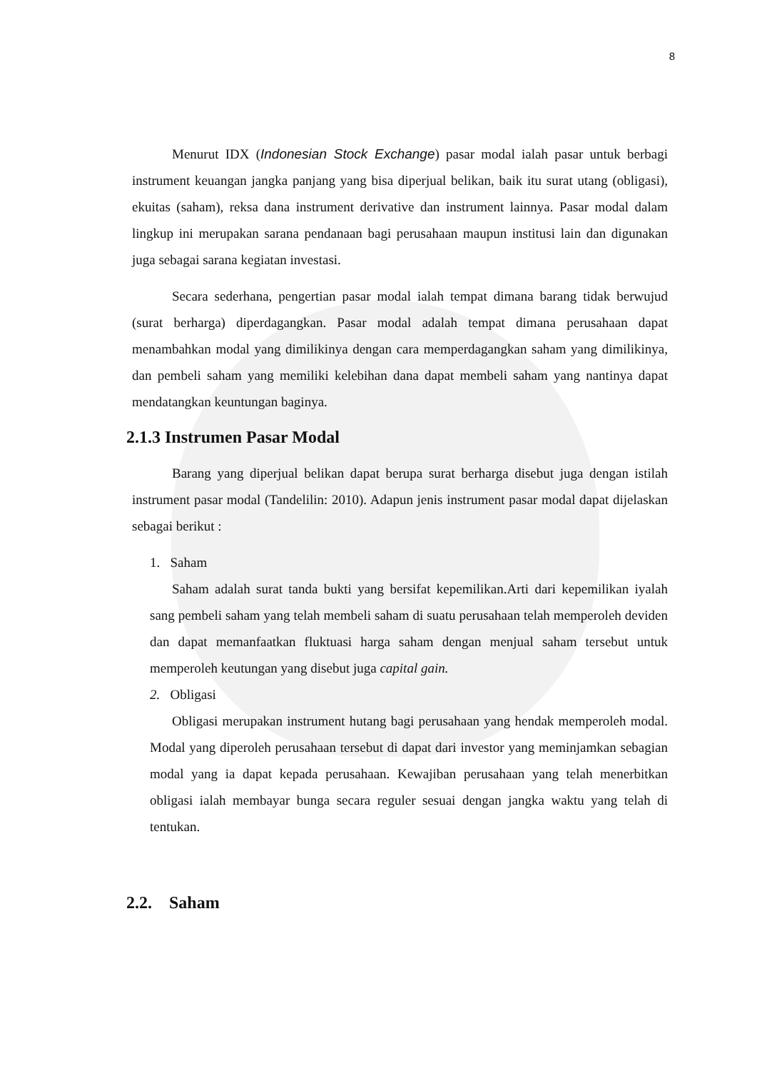8
Menurut IDX (Indonesian Stock Exchange) pasar modal ialah pasar untuk berbagi instrument keuangan jangka panjang yang bisa diperjual belikan, baik itu surat utang (obligasi), ekuitas (saham), reksa dana instrument derivative dan instrument lainnya. Pasar modal dalam lingkup ini merupakan sarana pendanaan bagi perusahaan maupun institusi lain dan digunakan juga sebagai sarana kegiatan investasi.
Secara sederhana, pengertian pasar modal ialah tempat dimana barang tidak berwujud (surat berharga) diperdagangkan. Pasar modal adalah tempat dimana perusahaan dapat menambahkan modal yang dimilikinya dengan cara memperdagangkan saham yang dimilikinya, dan pembeli saham yang memiliki kelebihan dana dapat membeli saham yang nantinya dapat mendatangkan keuntungan baginya.
2.1.3 Instrumen Pasar Modal
Barang yang diperjual belikan dapat berupa surat berharga disebut juga dengan istilah instrument pasar modal (Tandelilin: 2010). Adapun jenis instrument pasar modal dapat dijelaskan sebagai berikut :
1. Saham
Saham adalah surat tanda bukti yang bersifat kepemilikan.Arti dari kepemilikan iyalah sang pembeli saham yang telah membeli saham di suatu perusahaan telah memperoleh deviden dan dapat memanfaatkan fluktuasi harga saham dengan menjual saham tersebut untuk memperoleh keutungan yang disebut juga capital gain.
2. Obligasi
Obligasi merupakan instrument hutang bagi perusahaan yang hendak memperoleh modal. Modal yang diperoleh perusahaan tersebut di dapat dari investor yang meminjamkan sebagian modal yang ia dapat kepada perusahaan. Kewajiban perusahaan yang telah menerbitkan obligasi ialah membayar bunga secara reguler sesuai dengan jangka waktu yang telah di tentukan.
2.2. Saham